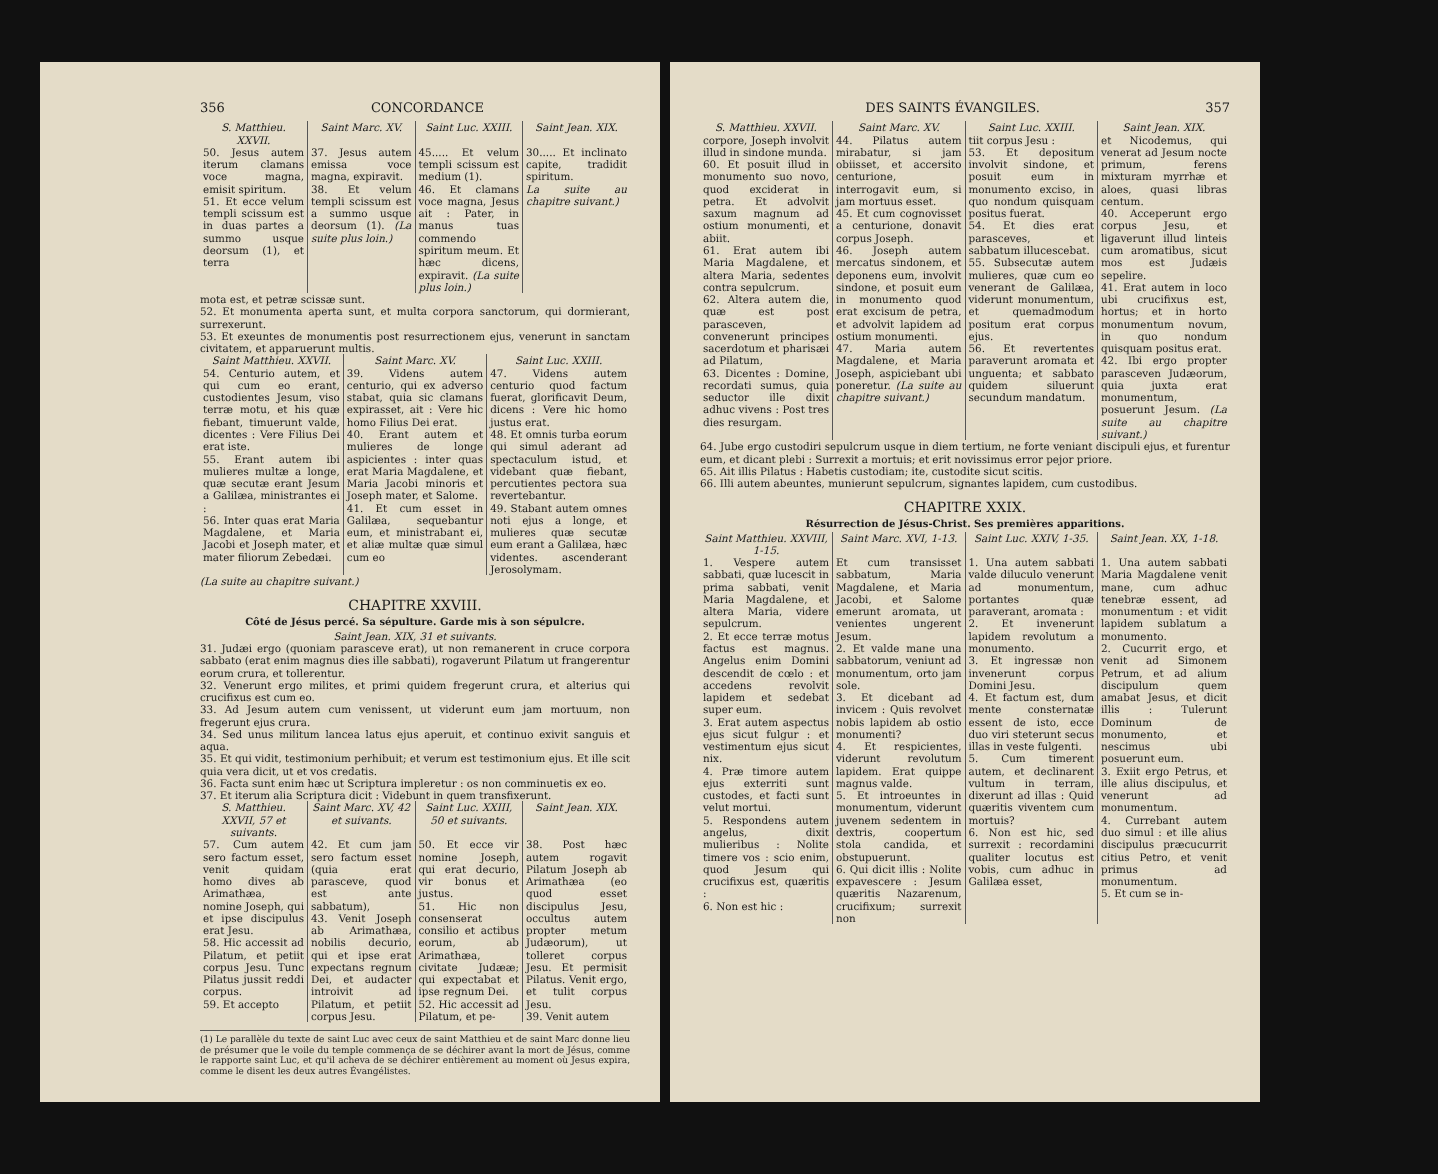356 CONCORDANCE
| S. Matthieu. XXVII. | Saint Marc. XV. | Saint Luc. XXIII. | Saint Jean. XIX. |
| --- | --- | --- | --- |
| 50. Jesus autem iterum clamans voce magna, emisit spiritum. 51. Et ecce velum templi scissum est in duas partes a summo usque deorsum (1), et terra | 37. Jesus autem emissa voce magna, expiravit. 38. Et velum templi scissum est a summo usque deorsum (1). (La suite plus loin.) | 45..... Et velum templi scissum est medium (1). 46. Et clamans voce magna, Jesus ait : Pater, in manus tuas commendo spiritum meum. Et hæc dicens, expiravit. (La suite plus loin.) | 30..... Et inclinato capite, tradidit spiritum. La suite au chapitre suivant.) |
mota est, et petræ scissæ sunt.
52. Et monumenta aperta sunt, et multa corpora sanctorum, qui dormierant, surrexerunt.
53. Et exeuntes de monumentis post resurrectionem ejus, venerunt in sanctam civitatem, et apparuerunt multis.
| Saint Matthieu. XXVII. | Saint Marc. XV. | Saint Luc. XXIII. |
| --- | --- | --- |
| 54. Centurio autem, et qui cum eo erant, custodientes Jesum, viso terræ motu, et his quæ fiebant, timuerunt valde, dicentes : Vere Filius Dei erat iste. 55. Erant autem ibi mulieres multæ a longe, quæ secutæ erant Jesum a Galilæa, ministrantes ei : 56. Inter quas erat Maria Magdalene, et Maria Jacobi et Joseph mater, et mater filiorum Zebedæi. | 39. Videns autem centurio, qui ex adverso stabat, quia sic clamans expirasset, ait : Vere hic homo Filius Dei erat. 40. Erant autem et mulieres de longe aspicientes : inter quas erat Maria Magdalene, et Maria Jacobi minoris et Joseph mater, et Salome. 41. Et cum esset in Galilæa, sequebantur eum, et ministrabant ei, et aliæ multæ quæ simul cum eo | 47. Videns autem centurio quod factum fuerat, glorificavit Deum, dicens : Vere hic homo justus erat. 48. Et omnis turba eorum qui simul aderant ad spectaculum istud, et videbant quæ fiebant, percutientes pectora sua revertebantur. 49. Stabant autem omnes noti ejus a longe, et mulieres quæ secutæ eum erant a Galilæa, hæc videntes. ascenderant Jerosolymam. |
(La suite au chapitre suivant.)
CHAPITRE XXVIII.
Côté de Jésus percé. Sa sépulture. Garde mis à son sépulcre.
Saint Jean. XIX, 31 et suivants.
31. Judæi ergo (quoniam parasceve erat), ut non remanerent in cruce corpora sabbato (erat enim magnus dies ille sabbati), rogaverunt Pilatum ut frangerentur eorum crura, et tollerentur.
32. Venerunt ergo milites, et primi quidem fregerunt crura, et alterius qui crucifixus est cum eo.
33. Ad Jesum autem cum venissent, ut viderunt eum jam mortuum, non fregerunt ejus crura.
34. Sed unus militum lancea latus ejus aperuit, et continuo exivit sanguis et aqua.
35. Et qui vidit, testimonium perhibuit; et verum est testimonium ejus. Et ille scit quia vera dicit, ut et vos credatis.
36. Facta sunt enim hæc ut Scriptura impleretur : os non comminuetis ex eo.
37. Et iterum alia Scriptura dicit : Videbunt in quem transfixerunt.
| S. Matthieu. XXVII, 57 et suivants. | Saint Marc. XV, 42 et suivants. | Saint Luc. XXIII, 50 et suivants. | Saint Jean. XIX. |
| --- | --- | --- | --- |
| 57. Cum autem sero factum esset, venit quidam homo dives ab Arimathæa, nomine Joseph, qui et ipse discipulus erat Jesu. 58. Hic accessit ad Pilatum, et petiit corpus Jesu. Tunc Pilatus jussit reddi corpus. 59. Et accepto | 42. Et cum jam sero factum esset (quia erat parasceve, quod est ante sabbatum), 43. Venit Joseph ab Arimathæa, nobilis decurio, qui et ipse erat expectans regnum Dei, et audacter introivit ad Pilatum, et petiit corpus Jesu. | 50. Et ecce vir nomine Joseph, qui erat decurio, vir bonus et justus. 51. Hic non consenserat consilio et actibus eorum, ab Arimathæa, civitate Judææ; qui expectabat et ipse regnum Dei. 52. Hic accessit ad Pilatum, et pe- | 38. Post hæc autem rogavit Pilatum Joseph ab Arimathæa (eo quod esset discipulus Jesu, occultus autem propter metum Judæorum), ut tolleret corpus Jesu. Et permisit Pilatus. Venit ergo, et tulit corpus Jesu. 39. Venit autem |
(1) Le parallèle du texte de saint Luc avec ceux de saint Matthieu et de saint Marc donne lieu de présumer que le voile du temple commença de se déchirer avant la mort de Jésus, comme le rapporte saint Luc, et qu'il acheva de se déchirer entièrement au moment où Jesus expira, comme le disent les deux autres Évangélistes.
DES SAINTS ÉVANGILES. 357
| S. Matthieu. XXVII. | Saint Marc. XV. | Saint Luc. XXIII. | Saint Jean. XIX. |
| --- | --- | --- | --- |
| corpore, Joseph involvit illud in sindone munda. 60. Et posuit illud in monumento suo novo, quod exciderat in petra. Et advolvit saxum magnum ad ostium monumenti, et abiit. 61. Erat autem ibi Maria Magdalene, et altera Maria, sedentes contra sepulcrum. 62. Altera autem die, quæ est post parasceven, convenerunt principes sacerdotum et pharisæi ad Pilatum, 63. Dicentes : Domine, recordati sumus, quia seductor ille dixit adhuc vivens : Post tres dies resurgam. | 44. Pilatus autem mirabatur, si jam obiisset, et accersito centurione, interrogavit eum, si jam mortuus esset. 45. Et cum cognovisset a centurione, donavit corpus Joseph. 46. Joseph autem mercatus sindonem, et deponens eum, involvit sindone, et posuit eum in monumento quod erat excisum de petra, et advolvit lapidem ad ostium monumenti. 47. Maria autem Magdalene, et Maria Joseph, aspiciebant ubi poneretur. (La suite au chapitre suivant.) | tiit corpus Jesu : 53. Et depositum involvit sindone, et posuit eum in monumento exciso, in quo nondum quisquam positus fuerat. 54. Et dies erat parasceves, et sabbatum illucescebat. 55. Subsecutæ autem mulieres, quæ cum eo venerant de Galilæa, viderunt monumentum, et quemadmodum positum erat corpus ejus. 56. Et revertentes paraverunt aromata et unguenta; et sabbato quidem siluerunt secundum mandatum. | et Nicodemus, qui venerat ad Jesum nocte primum, ferens mixturam myrrhæ et aloes, quasi libras centum. 40. Acceperunt ergo corpus Jesu, et ligaverunt illud linteis cum aromatibus, sicut mos est Judæis sepelire. 41. Erat autem in loco ubi crucifixus est, hortus; et in horto monumentum novum, in quo nondum quisquam positus erat. 42. Ibi ergo propter parasceven Judæorum, quia juxta erat monumentum, posuerunt Jesum. (La suite au chapitre suivant.) |
64. Jube ergo custodiri sepulcrum usque in diem tertium, ne forte veniant discipuli ejus, et furentur eum, et dicant plebi : Surrexit a mortuis; et erit novissimus error pejor priore.
65. Ait illis Pilatus : Habetis custodiam; ite, custodite sicut scitis.
66. Illi autem abeuntes, munierunt sepulcrum, signantes lapidem, cum custodibus.
CHAPITRE XXIX.
Résurrection de Jésus-Christ. Ses premières apparitions.
| Saint Matthieu. XXVIII, 1-15. | Saint Marc. XVI, 1-13. | Saint Luc. XXIV, 1-35. | Saint Jean. XX, 1-18. |
| --- | --- | --- | --- |
| 1. Vespere autem sabbati, quæ lucescit in prima sabbati, venit Maria Magdalene, et altera Maria, videre sepulcrum. 2. Et ecce terræ motus factus est magnus. Angelus enim Domini descendit de cœlo : et accedens revolvit lapidem et sedebat super eum. 3. Erat autem aspectus ejus sicut fulgur : et vestimentum ejus sicut nix. 4. Præ timore autem ejus exterriti sunt custodes, et facti sunt velut mortui. 5. Respondens autem angelus, dixit mulieribus : Nolite timere vos : scio enim, quod Jesum qui crucifixus est, quæritis : 6. Non est hic : | Et cum transisset sabbatum, Maria Magdalene, et Maria Jacobi, et Salome emerunt aromata, ut venientes ungerent Jesum. 2. Et valde mane una sabbatorum, veniunt ad monumentum, orto jam sole. 3. Et dicebant ad invicem : Quis revolvet nobis lapidem ab ostio monumenti? 4. Et respicientes, viderunt revolutum lapidem. Erat quippe magnus valde. 5. Et introeuntes in monumentum, viderunt juvenem sedentem in dextris, coopertum stola candida, et obstupuerunt. 6. Qui dicit illis : Nolite expavescere : Jesum quæritis Nazarenum, crucifixum; surrexit non | 1. Una autem sabbati valde diluculo venerunt ad monumentum, portantes quæ paraverant, aromata : 2. Et invenerunt lapidem revolutum a monumento. 3. Et ingressæ non invenerunt corpus Domini Jesu. 4. Et factum est, dum mente consternatæ essent de isto, ecce duo viri steterunt secus illas in veste fulgenti. 5. Cum timerent autem, et declinarent vultum in terram, dixerunt ad illas : Quid quæritis viventem cum mortuis? 6. Non est hic, sed surrexit : recordamini qualiter locutus est vobis, cum adhuc in Galilæa esset, | 1. Una autem sabbati Maria Magdalene venit mane, cum adhuc tenebræ essent, ad monumentum : et vidit lapidem sublatum a monumento. 2. Cucurrit ergo, et venit ad Simonem Petrum, et ad alium discipulum quem amabat Jesus, et dicit illis : Tulerunt Dominum de monumento, et nescimus ubi posuerunt eum. 3. Exiit ergo Petrus, et ille alius discipulus, et venerunt ad monumentum. 4. Currebant autem duo simul : et ille alius discipulus præcucurrit citius Petro, et venit primus ad monumentum. 5. Et cum se in- |